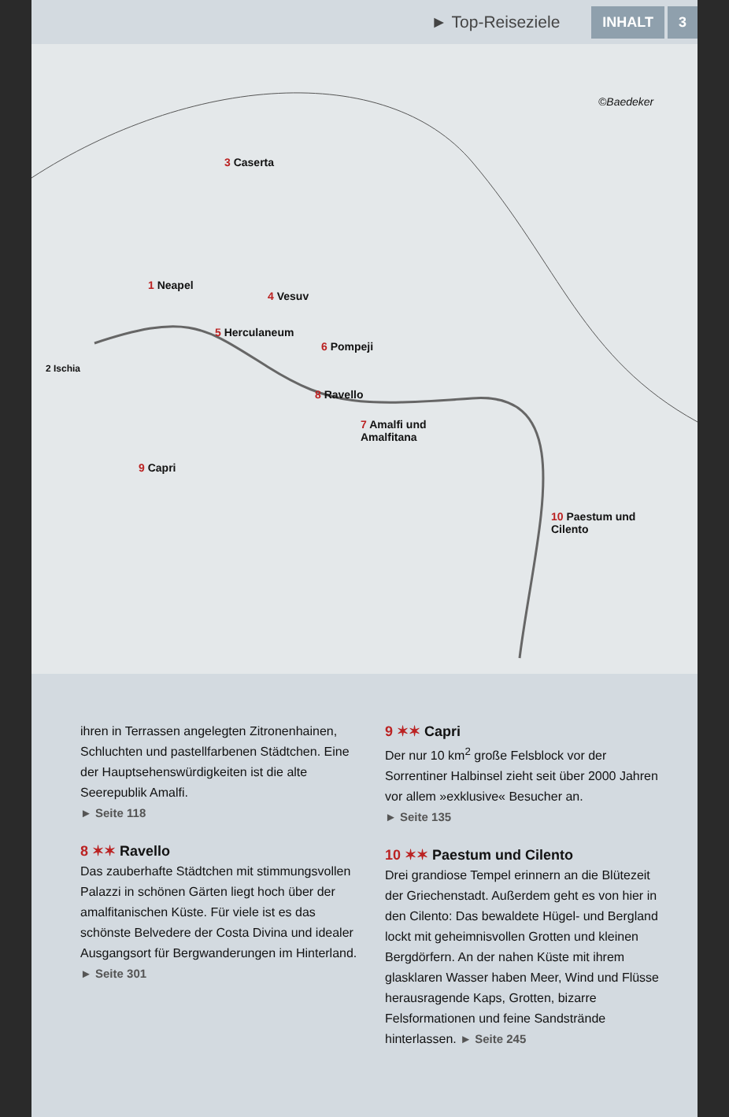► Top-Reiseziele INHALT 3
©Baedeker
3 Caserta
1 Neapel
4 Vesuv
5 Herculaneum
6 Pompeji
2 Ischia
8 Ravello
7 Amalfi und
Amalfitana
9 Capri
10 Paestum und
Cilento
ihren in Terrassen angelegten Zitronenhainen, Schluchten und pastellfarbenen Städtchen. Eine der Hauptsehenswürdigkeiten ist die alte Seerepublik Amalfi.
► Seite 118
8 ✶✶ Ravello
Das zauberhafte Städtchen mit stimmungsvollen Palazzi in schönen Gärten liegt hoch über der amalfitanischen Küste. Für viele ist es das schönste Belvedere der Costa Divina und idealer Ausgangsort für Bergwanderungen im Hinterland.
► Seite 301
9 ✶✶ Capri
Der nur 10 km<sup>2</sup> große Felsblock vor der Sorrentiner Halbinsel zieht seit über 2000 Jahren vor allem »exklusive« Besucher an.
► Seite 135
10 ✶✶ Paestum und Cilento
Drei grandiose Tempel erinnern an die Blütezeit der Griechenstadt. Außerdem geht es von hier in den Cilento: Das bewaldete Hügel- und Bergland lockt mit geheimnisvollen Grotten und kleinen Bergdörfern. An der nahen Küste mit ihrem glasklaren Wasser haben Meer, Wind und Flüsse herausragende Kaps, Grotten, bizarre Felsformationen und feine Sandstrände hinterlassen. ► Seite 245